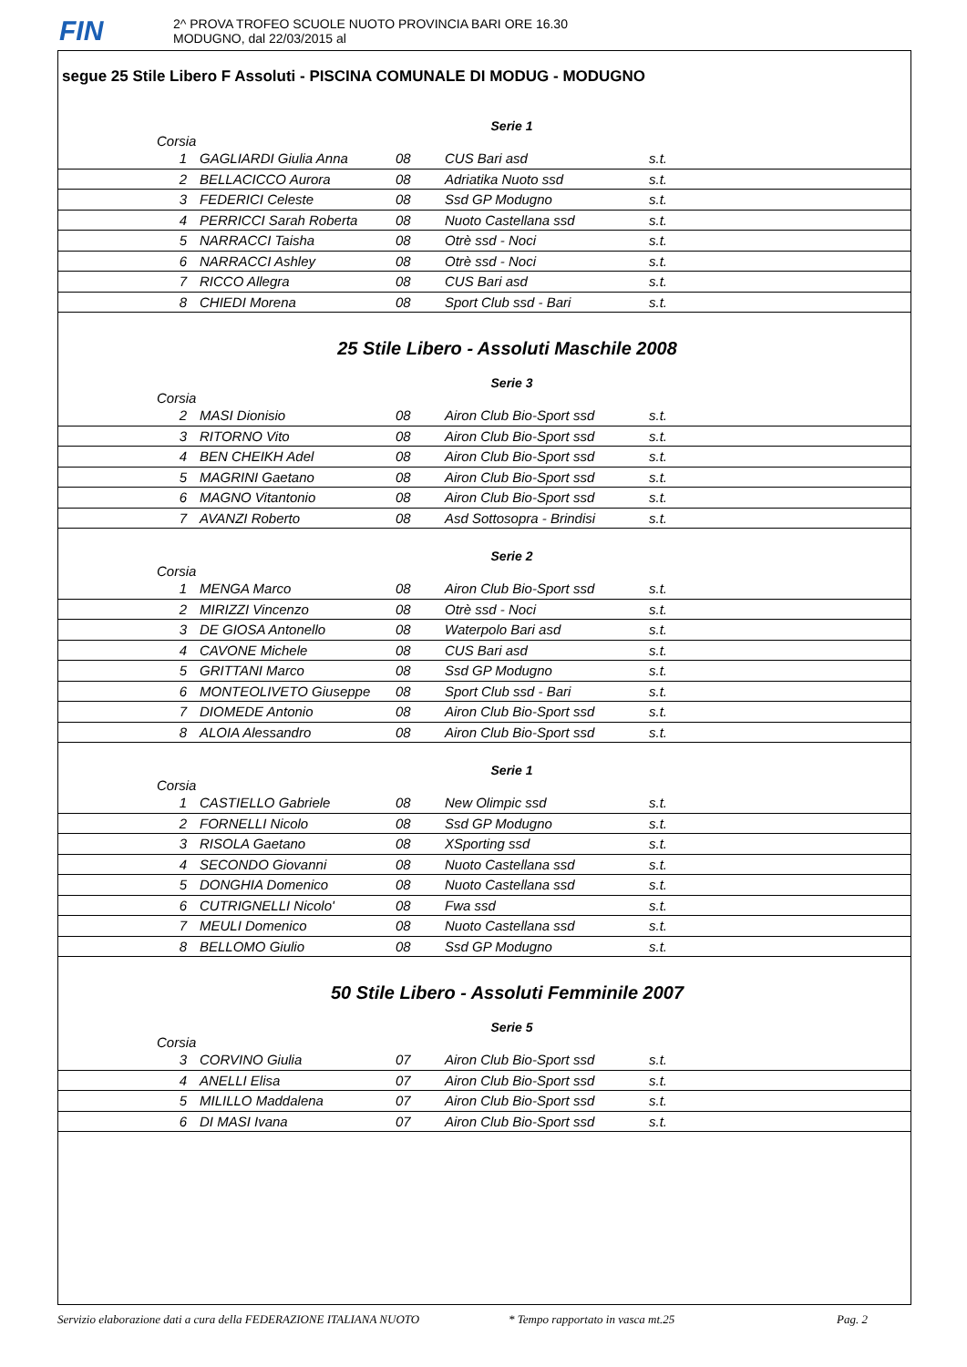FIN
2^ PROVA TROFEO SCUOLE NUOTO PROVINCIA BARI ORE 16.30
MODUGNO, dal 22/03/2015 al
segue 25 Stile Libero F Assoluti - PISCINA COMUNALE DI MODUG - MODUGNO
Serie 1
Corsia
| 1 | GAGLIARDI Giulia Anna | 08 | CUS Bari asd | s.t. |
| 2 | BELLACICCO Aurora | 08 | Adriatika Nuoto ssd | s.t. |
| 3 | FEDERICI Celeste | 08 | Ssd GP Modugno | s.t. |
| 4 | PERRICCI Sarah Roberta | 08 | Nuoto Castellana ssd | s.t. |
| 5 | NARRACCI Taisha | 08 | Otrè ssd - Noci | s.t. |
| 6 | NARRACCI Ashley | 08 | Otrè ssd - Noci | s.t. |
| 7 | RICCO Allegra | 08 | CUS Bari asd | s.t. |
| 8 | CHIEDI Morena | 08 | Sport Club ssd - Bari | s.t. |
25 Stile Libero - Assoluti Maschile 2008
Serie 3
Corsia
| 2 | MASI Dionisio | 08 | Airon Club Bio-Sport ssd | s.t. |
| 3 | RITORNO Vito | 08 | Airon Club Bio-Sport ssd | s.t. |
| 4 | BEN CHEIKH Adel | 08 | Airon Club Bio-Sport ssd | s.t. |
| 5 | MAGRINI Gaetano | 08 | Airon Club Bio-Sport ssd | s.t. |
| 6 | MAGNO Vitantonio | 08 | Airon Club Bio-Sport ssd | s.t. |
| 7 | AVANZI Roberto | 08 | Asd Sottosopra - Brindisi | s.t. |
Serie 2
Corsia
| 1 | MENGA Marco | 08 | Airon Club Bio-Sport ssd | s.t. |
| 2 | MIRIZZI Vincenzo | 08 | Otrè ssd - Noci | s.t. |
| 3 | DE GIOSA Antonello | 08 | Waterpolo Bari asd | s.t. |
| 4 | CAVONE Michele | 08 | CUS Bari asd | s.t. |
| 5 | GRITTANI Marco | 08 | Ssd GP Modugno | s.t. |
| 6 | MONTEOLIVETO Giuseppe | 08 | Sport Club ssd - Bari | s.t. |
| 7 | DIOMEDE Antonio | 08 | Airon Club Bio-Sport ssd | s.t. |
| 8 | ALOIA Alessandro | 08 | Airon Club Bio-Sport ssd | s.t. |
Serie 1
Corsia
| 1 | CASTIELLO Gabriele | 08 | New Olimpic ssd | s.t. |
| 2 | FORNELLI Nicolo | 08 | Ssd GP Modugno | s.t. |
| 3 | RISOLA Gaetano | 08 | XSporting ssd | s.t. |
| 4 | SECONDO Giovanni | 08 | Nuoto Castellana ssd | s.t. |
| 5 | DONGHIA Domenico | 08 | Nuoto Castellana ssd | s.t. |
| 6 | CUTRIGNELLI Nicolo' | 08 | Fwa ssd | s.t. |
| 7 | MEULI Domenico | 08 | Nuoto Castellana ssd | s.t. |
| 8 | BELLOMO Giulio | 08 | Ssd GP Modugno | s.t. |
50 Stile Libero - Assoluti Femminile 2007
Serie 5
Corsia
| 3 | CORVINO Giulia | 07 | Airon Club Bio-Sport ssd | s.t. |
| 4 | ANELLI Elisa | 07 | Airon Club Bio-Sport ssd | s.t. |
| 5 | MILILLO Maddalena | 07 | Airon Club Bio-Sport ssd | s.t. |
| 6 | DI MASI Ivana | 07 | Airon Club Bio-Sport ssd | s.t. |
Servizio elaborazione dati a cura della FEDERAZIONE ITALIANA NUOTO * Tempo rapportato in vasca mt.25 Pag. 2